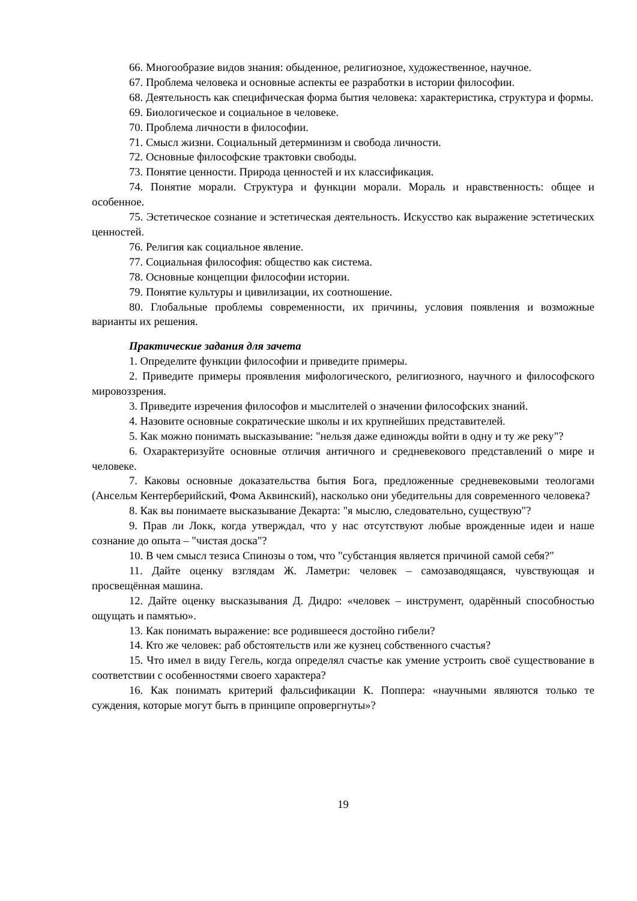66. Многообразие видов знания: обыденное, религиозное, художественное, научное.
67. Проблема человека и основные аспекты ее разработки в истории философии.
68. Деятельность как специфическая форма бытия человека: характеристика, структура и формы.
69. Биологическое и социальное в человеке.
70. Проблема личности в философии.
71. Смысл жизни. Социальный детерминизм и свобода личности.
72. Основные философские трактовки свободы.
73. Понятие ценности. Природа ценностей и их классификация.
74. Понятие морали. Структура и функции морали. Мораль и нравственность: общее и особенное.
75. Эстетическое сознание и эстетическая деятельность. Искусство как выражение эстетических ценностей.
76. Религия как социальное явление.
77. Социальная философия: общество как система.
78. Основные концепции философии истории.
79. Понятие культуры и цивилизации, их соотношение.
80. Глобальные проблемы современности, их причины, условия появления и возможные варианты их решения.
Практические задания для зачета
1. Определите функции философии и приведите примеры.
2. Приведите примеры проявления мифологического, религиозного, научного и философского мировоззрения.
3. Приведите изречения философов и мыслителей о значении философских знаний.
4. Назовите основные сократические школы и их крупнейших представителей.
5. Как можно понимать высказывание: "нельзя даже единожды войти в одну и ту же реку"?
6. Охарактеризуйте основные отличия античного и средневекового представлений о мире и человеке.
7. Каковы основные доказательства бытия Бога, предложенные средневековыми теологами (Ансельм Кентерберийский, Фома Аквинский), насколько они убедительны для современного человека?
8. Как вы понимаете высказывание Декарта: "я мыслю, следовательно, существую"?
9. Прав ли Локк, когда утверждал, что у нас отсутствуют любые врожденные идеи и наше сознание до опыта – "чистая доска"?
10. В чем смысл тезиса Спинозы о том, что "субстанция является причиной самой себя?"
11. Дайте оценку взглядам Ж. Ламетри: человек – самозаводящаяся, чувствующая и просвещённая машина.
12. Дайте оценку высказывания Д. Дидро: «человек – инструмент, одарённый способностью ощущать и памятью».
13. Как понимать выражение: все родившееся достойно гибели?
14. Кто же человек: раб обстоятельств или же кузнец собственного счастья?
15. Что имел в виду Гегель, когда определял счастье как умение устроить своё существование в соответствии с особенностями своего характера?
16. Как понимать критерий фальсификации К. Поппера: «научными являются только те суждения, которые могут быть в принципе опровергнуты»?
19